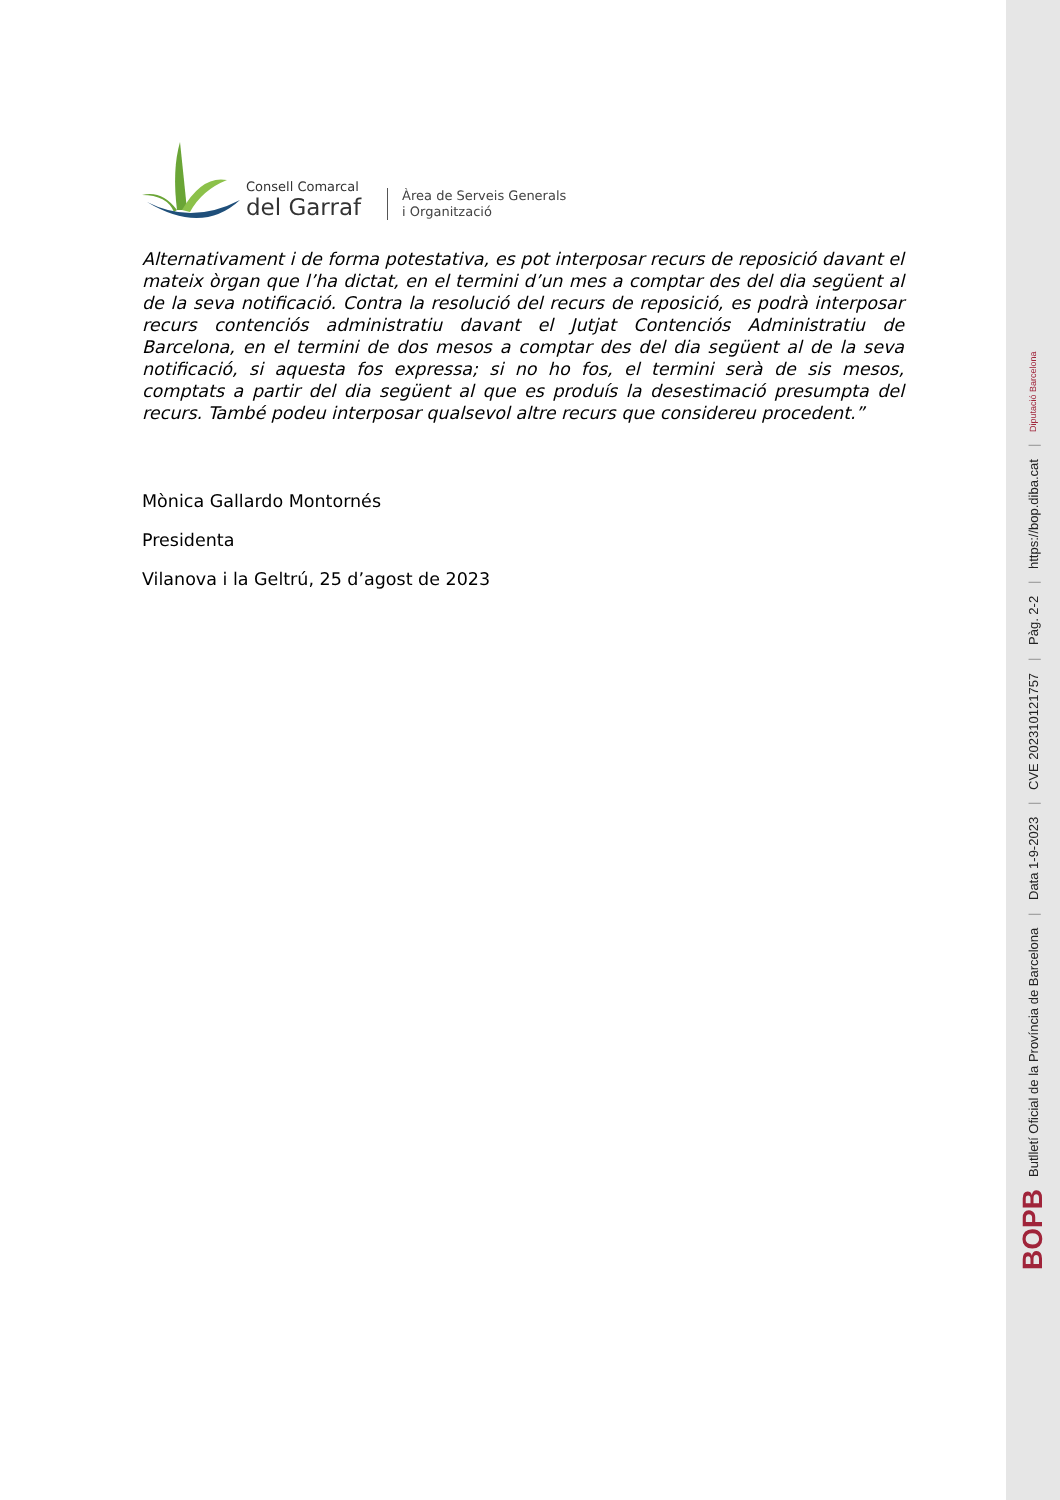Consell Comarcal
del Garraf
Àrea de Serveis Generals
i Organització
Alternativament i de forma potestativa, es pot interposar recurs de reposició davant el mateix òrgan que l’ha dictat, en el termini d’un mes a comptar des del dia següent al de la seva notificació. Contra la resolució del recurs de reposició, es podrà interposar recurs contenciós administratiu davant el Jutjat Contenciós Administratiu de Barcelona, en el termini de dos mesos a comptar des del dia següent al de la seva notificació, si aquesta fos expressa; si no ho fos, el termini serà de sis mesos, comptats a partir del dia següent al que es produís la desestimació presumpta del recurs. També podeu interposar qualsevol altre recurs que considereu procedent.”
Mònica Gallardo Montornés
Presidenta
Vilanova i la Geltrú, 25 d’agost de 2023
BOPB Butlletí Oficial de la Província de Barcelona | Data 1-9-2023 | CVE 202310121757 | Pàg. 2-2 | https://bop.diba.cat | Diputació Barcelona